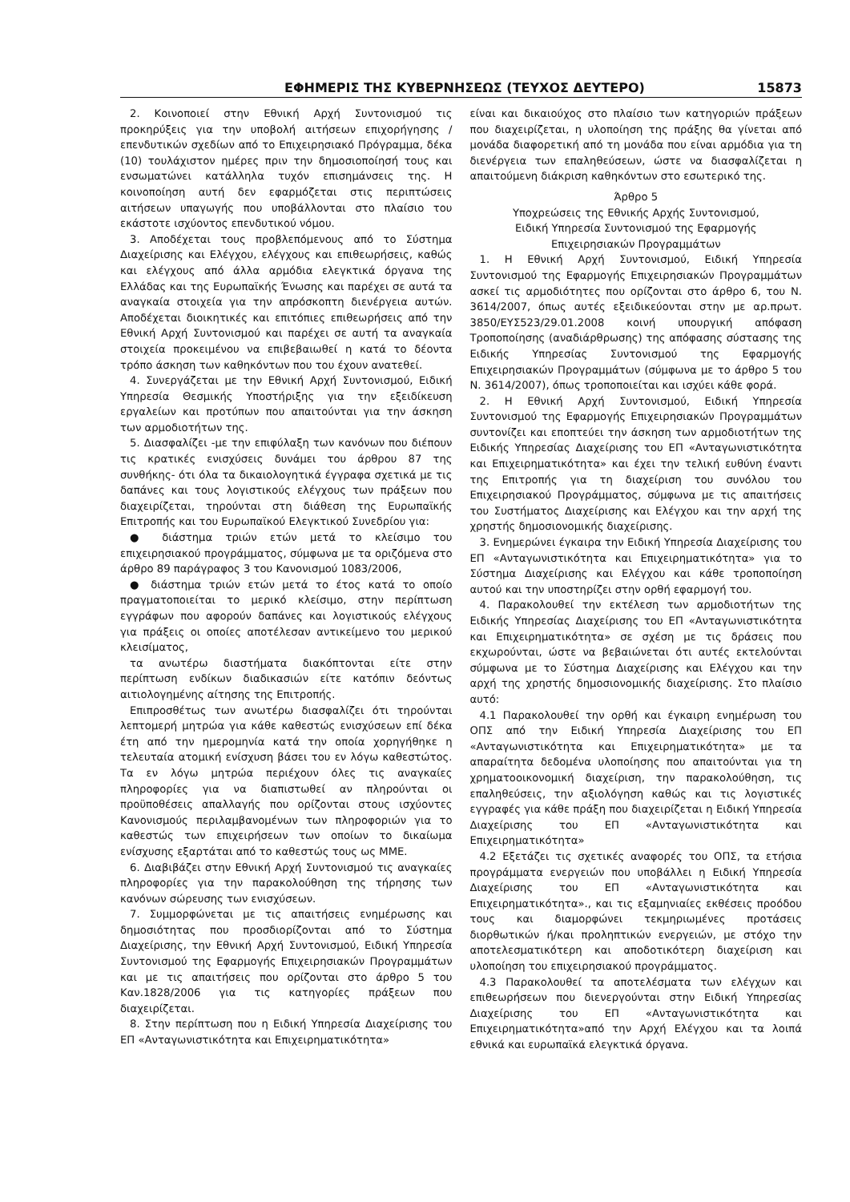ΕΦΗΜΕΡΙΣ ΤΗΣ ΚΥΒΕΡΝΗΣΕΩΣ (ΤΕΥΧΟΣ ΔΕΥΤΕΡΟ) 15873
2. Κοινοποιεί στην Εθνική Αρχή Συντονισμού τις προκηρύξεις για την υποβολή αιτήσεων επιχορήγησης / επενδυτικών σχεδίων από το Επιχειρησιακό Πρόγραμμα, δέκα (10) τουλάχιστον ημέρες πριν την δημοσιοποίησή τους και ενσωματώνει κατάλληλα τυχόν επισημάνσεις της. Η κοινοποίηση αυτή δεν εφαρμόζεται στις περιπτώσεις αιτήσεων υπαγωγής που υποβάλλονται στο πλαίσιο του εκάστοτε ισχύοντος επενδυτικού νόμου.
3. Αποδέχεται τους προβλεπόμενους από το Σύστημα Διαχείρισης και Ελέγχου, ελέγχους και επιθεωρήσεις, καθώς και ελέγχους από άλλα αρμόδια ελεγκτικά όργανα της Ελλάδας και της Ευρωπαϊκής Ένωσης και παρέχει σε αυτά τα αναγκαία στοιχεία για την απρόσκοπτη διενέργεια αυτών. Αποδέχεται διοικητικές και επιτόπιες επιθεωρήσεις από την Εθνική Αρχή Συντονισμού και παρέχει σε αυτή τα αναγκαία στοιχεία προκειμένου να επιβεβαιωθεί η κατά το δέοντα τρόπο άσκηση των καθηκόντων που του έχουν ανατεθεί.
4. Συνεργάζεται με την Εθνική Αρχή Συντονισμού, Ειδική Υπηρεσία Θεσμικής Υποστήριξης για την εξειδίκευση εργαλείων και προτύπων που απαιτούνται για την άσκηση των αρμοδιοτήτων της.
5. Διασφαλίζει -με την επιφύλαξη των κανόνων που διέπουν τις κρατικές ενισχύσεις δυνάμει του άρθρου 87 της συνθήκης- ότι όλα τα δικαιολογητικά έγγραφα σχετικά με τις δαπάνες και τους λογιστικούς ελέγχους των πράξεων που διαχειρίζεται, τηρούνται στη διάθεση της Ευρωπαϊκής Επιτροπής και του Ευρωπαϊκού Ελεγκτικού Συνεδρίου για:
● διάστημα τριών ετών μετά το κλείσιμο του επιχειρησιακού προγράμματος, σύμφωνα με τα οριζόμενα στο άρθρο 89 παράγραφος 3 του Κανονισμού 1083/2006,
● διάστημα τριών ετών μετά το έτος κατά το οποίο πραγματοποιείται το μερικό κλείσιμο, στην περίπτωση εγγράφων που αφορούν δαπάνες και λογιστικούς ελέγχους για πράξεις οι οποίες αποτέλεσαν αντικείμενο του μερικού κλεισίματος,
τα ανωτέρω διαστήματα διακόπτονται είτε στην περίπτωση ενδίκων διαδικασιών είτε κατόπιν δεόντως αιτιολογημένης αίτησης της Επιτροπής.
Επιπροσθέτως των ανωτέρω διασφαλίζει ότι τηρούνται λεπτομερή μητρώα για κάθε καθεστώς ενισχύσεων επί δέκα έτη από την ημερομηνία κατά την οποία χορηγήθηκε η τελευταία ατομική ενίσχυση βάσει του εν λόγω καθεστώτος. Τα εν λόγω μητρώα περιέχουν όλες τις αναγκαίες πληροφορίες για να διαπιστωθεί αν πληρούνται οι προϋποθέσεις απαλλαγής που ορίζονται στους ισχύοντες Κανονισμούς περιλαμβανομένων των πληροφοριών για το καθεστώς των επιχειρήσεων των οποίων το δικαίωμα ενίσχυσης εξαρτάται από το καθεστώς τους ως ΜΜΕ.
6. Διαβιβάζει στην Εθνική Αρχή Συντονισμού τις αναγκαίες πληροφορίες για την παρακολούθηση της τήρησης των κανόνων σώρευσης των ενισχύσεων.
7. Συμμορφώνεται με τις απαιτήσεις ενημέρωσης και δημοσιότητας που προσδιορίζονται από το Σύστημα Διαχείρισης, την Εθνική Αρχή Συντονισμού, Ειδική Υπηρεσία Συντονισμού της Εφαρμογής Επιχειρησιακών Προγραμμάτων και με τις απαιτήσεις που ορίζονται στο άρθρο 5 του Καν.1828/2006 για τις κατηγορίες πράξεων που διαχειρίζεται.
8. Στην περίπτωση που η Ειδική Υπηρεσία Διαχείρισης του ΕΠ «Ανταγωνιστικότητα και Επιχειρηματικότητα»
είναι και δικαιούχος στο πλαίσιο των κατηγοριών πράξεων που διαχειρίζεται, η υλοποίηση της πράξης θα γίνεται από μονάδα διαφορετική από τη μονάδα που είναι αρμόδια για τη διενέργεια των επαληθεύσεων, ώστε να διασφαλίζεται η απαιτούμενη διάκριση καθηκόντων στο εσωτερικό της.
Άρθρο 5
Υποχρεώσεις της Εθνικής Αρχής Συντονισμού,
Ειδική Υπηρεσία Συντονισμού της Εφαρμογής
Επιχειρησιακών Προγραμμάτων
1. Η Εθνική Αρχή Συντονισμού, Ειδική Υπηρεσία Συντονισμού της Εφαρμογής Επιχειρησιακών Προγραμμάτων ασκεί τις αρμοδιότητες που ορίζονται στο άρθρο 6, του Ν. 3614/2007, όπως αυτές εξειδικεύονται στην με αρ.πρωτ. 3850/ΕΥΣ523/29.01.2008 κοινή υπουργική απόφαση Τροποποίησης (αναδιάρθρωσης) της απόφασης σύστασης της Ειδικής Υπηρεσίας Συντονισμού της Εφαρμογής Επιχειρησιακών Προγραμμάτων (σύμφωνα με το άρθρο 5 του Ν. 3614/2007), όπως τροποποιείται και ισχύει κάθε φορά.
2. Η Εθνική Αρχή Συντονισμού, Ειδική Υπηρεσία Συντονισμού της Εφαρμογής Επιχειρησιακών Προγραμμάτων συντονίζει και εποπτεύει την άσκηση των αρμοδιοτήτων της Ειδικής Υπηρεσίας Διαχείρισης του ΕΠ «Ανταγωνιστικότητα και Επιχειρηματικότητα» και έχει την τελική ευθύνη έναντι της Επιτροπής για τη διαχείριση του συνόλου του Επιχειρησιακού Προγράμματος, σύμφωνα με τις απαιτήσεις του Συστήματος Διαχείρισης και Ελέγχου και την αρχή της χρηστής δημοσιονομικής διαχείρισης.
3. Ενημερώνει έγκαιρα την Ειδική Υπηρεσία Διαχείρισης του ΕΠ «Ανταγωνιστικότητα και Επιχειρηματικότητα» για το Σύστημα Διαχείρισης και Ελέγχου και κάθε τροποποίηση αυτού και την υποστηρίζει στην ορθή εφαρμογή του.
4. Παρακολουθεί την εκτέλεση των αρμοδιοτήτων της Ειδικής Υπηρεσίας Διαχείρισης του ΕΠ «Ανταγωνιστικότητα και Επιχειρηματικότητα» σε σχέση με τις δράσεις που εκχωρούνται, ώστε να βεβαιώνεται ότι αυτές εκτελούνται σύμφωνα με το Σύστημα Διαχείρισης και Ελέγχου και την αρχή της χρηστής δημοσιονομικής διαχείρισης. Στο πλαίσιο αυτό:
4.1 Παρακολουθεί την ορθή και έγκαιρη ενημέρωση του ΟΠΣ από την Ειδική Υπηρεσία Διαχείρισης του ΕΠ «Ανταγωνιστικότητα και Επιχειρηματικότητα» με τα απαραίτητα δεδομένα υλοποίησης που απαιτούνται για τη χρηματοοικονομική διαχείριση, την παρακολούθηση, τις επαληθεύσεις, την αξιολόγηση καθώς και τις λογιστικές εγγραφές για κάθε πράξη που διαχειρίζεται η Ειδική Υπηρεσία Διαχείρισης του ΕΠ «Ανταγωνιστικότητα και Επιχειρηματικότητα»
4.2 Εξετάζει τις σχετικές αναφορές του ΟΠΣ, τα ετήσια προγράμματα ενεργειών που υποβάλλει η Ειδική Υπηρεσία Διαχείρισης του ΕΠ «Ανταγωνιστικότητα και Επιχειρηματικότητα»., και τις εξαμηνιαίες εκθέσεις προόδου τους και διαμορφώνει τεκμηριωμένες προτάσεις διορθωτικών ή/και προληπτικών ενεργειών, με στόχο την αποτελεσματικότερη και αποδοτικότερη διαχείριση και υλοποίηση του επιχειρησιακού προγράμματος.
4.3 Παρακολουθεί τα αποτελέσματα των ελέγχων και επιθεωρήσεων που διενεργούνται στην Ειδική Υπηρεσίας Διαχείρισης του ΕΠ «Ανταγωνιστικότητα και Επιχειρηματικότητα»από την Αρχή Ελέγχου και τα λοιπά εθνικά και ευρωπαϊκά ελεγκτικά όργανα.